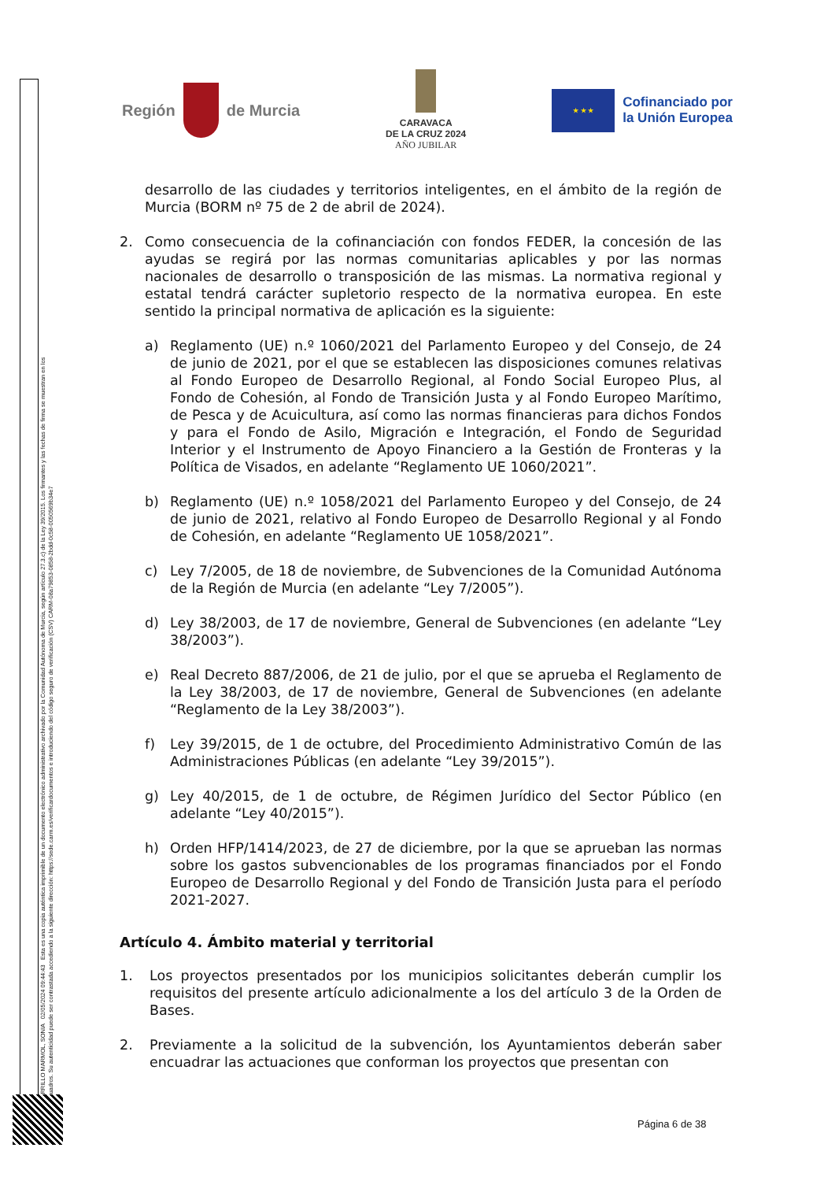Región de Murcia
CARAVACA
DE LA CRUZ 2024
AÑO JUBILAR
★ ★ ★
Cofinanciado por
la Unión Europea
CARRILLO MARMOL, SONIA 02/05/2024 09:44:43 Esta es una copia auténtica imprimible de un documento electrónico administrativo archivado por la Comunidad Autónoma de Murcia, según artículo 27.3.c) de la Ley 39/2015. Los firmantes y las fechas de firma se muestran en los recuadros. Su autenticidad puede ser contrastada accediendo a la siguiente dirección: https://sede.carm.es/verificardocumentos e introduciendo del código seguro de verificación (CSV) CARM-08a79853-0858-2bdd-0c58-0050569b34e7
desarrollo de las ciudades y territorios inteligentes, en el ámbito de la región de Murcia (BORM nº 75 de 2 de abril de 2024).
2. Como consecuencia de la cofinanciación con fondos FEDER, la concesión de las ayudas se regirá por las normas comunitarias aplicables y por las normas nacionales de desarrollo o transposición de las mismas. La normativa regional y estatal tendrá carácter supletorio respecto de la normativa europea. En este sentido la principal normativa de aplicación es la siguiente:
a) Reglamento (UE) n.º 1060/2021 del Parlamento Europeo y del Consejo, de 24 de junio de 2021, por el que se establecen las disposiciones comunes relativas al Fondo Europeo de Desarrollo Regional, al Fondo Social Europeo Plus, al Fondo de Cohesión, al Fondo de Transición Justa y al Fondo Europeo Marítimo, de Pesca y de Acuicultura, así como las normas financieras para dichos Fondos y para el Fondo de Asilo, Migración e Integración, el Fondo de Seguridad Interior y el Instrumento de Apoyo Financiero a la Gestión de Fronteras y la Política de Visados, en adelante “Reglamento UE 1060/2021”.
b) Reglamento (UE) n.º 1058/2021 del Parlamento Europeo y del Consejo, de 24 de junio de 2021, relativo al Fondo Europeo de Desarrollo Regional y al Fondo de Cohesión, en adelante “Reglamento UE 1058/2021”.
c) Ley 7/2005, de 18 de noviembre, de Subvenciones de la Comunidad Autónoma de la Región de Murcia (en adelante “Ley 7/2005”).
d) Ley 38/2003, de 17 de noviembre, General de Subvenciones (en adelante “Ley 38/2003”).
e) Real Decreto 887/2006, de 21 de julio, por el que se aprueba el Reglamento de la Ley 38/2003, de 17 de noviembre, General de Subvenciones (en adelante “Reglamento de la Ley 38/2003”).
f) Ley 39/2015, de 1 de octubre, del Procedimiento Administrativo Común de las Administraciones Públicas (en adelante “Ley 39/2015”).
g) Ley 40/2015, de 1 de octubre, de Régimen Jurídico del Sector Público (en adelante “Ley 40/2015”).
h) Orden HFP/1414/2023, de 27 de diciembre, por la que se aprueban las normas sobre los gastos subvencionables de los programas financiados por el Fondo Europeo de Desarrollo Regional y del Fondo de Transición Justa para el período 2021-2027.
Artículo 4. Ámbito material y territorial
1. Los proyectos presentados por los municipios solicitantes deberán cumplir los requisitos del presente artículo adicionalmente a los del artículo 3 de la Orden de Bases.
2. Previamente a la solicitud de la subvención, los Ayuntamientos deberán saber encuadrar las actuaciones que conforman los proyectos que presentan con
Página 6 de 38